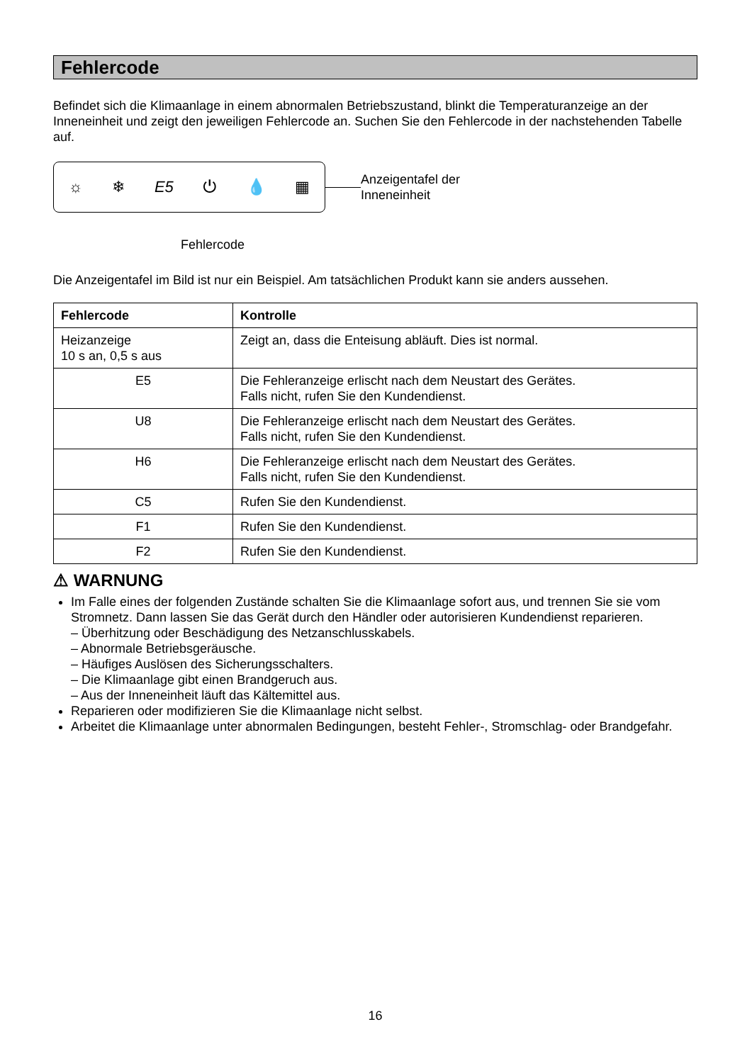Fehlercode
Befindet sich die Klimaanlage in einem abnormalen Betriebszustand, blinkt die Temperaturanzeige an der Inneneinheit und zeigt den jeweiligen Fehlercode an. Suchen Sie den Fehlercode in der nachstehenden Tabelle auf.
☼ ❄ E5 ⏻ 💧 ▦
Anzeigentafel der
Inneneinheit
Fehlercode
Die Anzeigentafel im Bild ist nur ein Beispiel. Am tatsächlichen Produkt kann sie anders aussehen.
| Fehlercode | Kontrolle |
| --- | --- |
| Heizanzeige 10 s an, 0,5 s aus | Zeigt an, dass die Enteisung abläuft. Dies ist normal. |
| E5 | Die Fehleranzeige erlischt nach dem Neustart des Gerätes. Falls nicht, rufen Sie den Kundendienst. |
| U8 | Die Fehleranzeige erlischt nach dem Neustart des Gerätes. Falls nicht, rufen Sie den Kundendienst. |
| H6 | Die Fehleranzeige erlischt nach dem Neustart des Gerätes. Falls nicht, rufen Sie den Kundendienst. |
| C5 | Rufen Sie den Kundendienst. |
| F1 | Rufen Sie den Kundendienst. |
| F2 | Rufen Sie den Kundendienst. |
⚠ WARNUNG
Im Falle eines der folgenden Zustände schalten Sie die Klimaanlage sofort aus, und trennen Sie sie vom Stromnetz. Dann lassen Sie das Gerät durch den Händler oder autorisieren Kundendienst reparieren.
– Überhitzung oder Beschädigung des Netzanschlusskabels.
– Abnormale Betriebsgeräusche.
– Häufiges Auslösen des Sicherungsschalters.
– Die Klimaanlage gibt einen Brandgeruch aus.
– Aus der Inneneinheit läuft das Kältemittel aus.
Reparieren oder modifizieren Sie die Klimaanlage nicht selbst.
Arbeitet die Klimaanlage unter abnormalen Bedingungen, besteht Fehler-, Stromschlag- oder Brandgefahr.
16